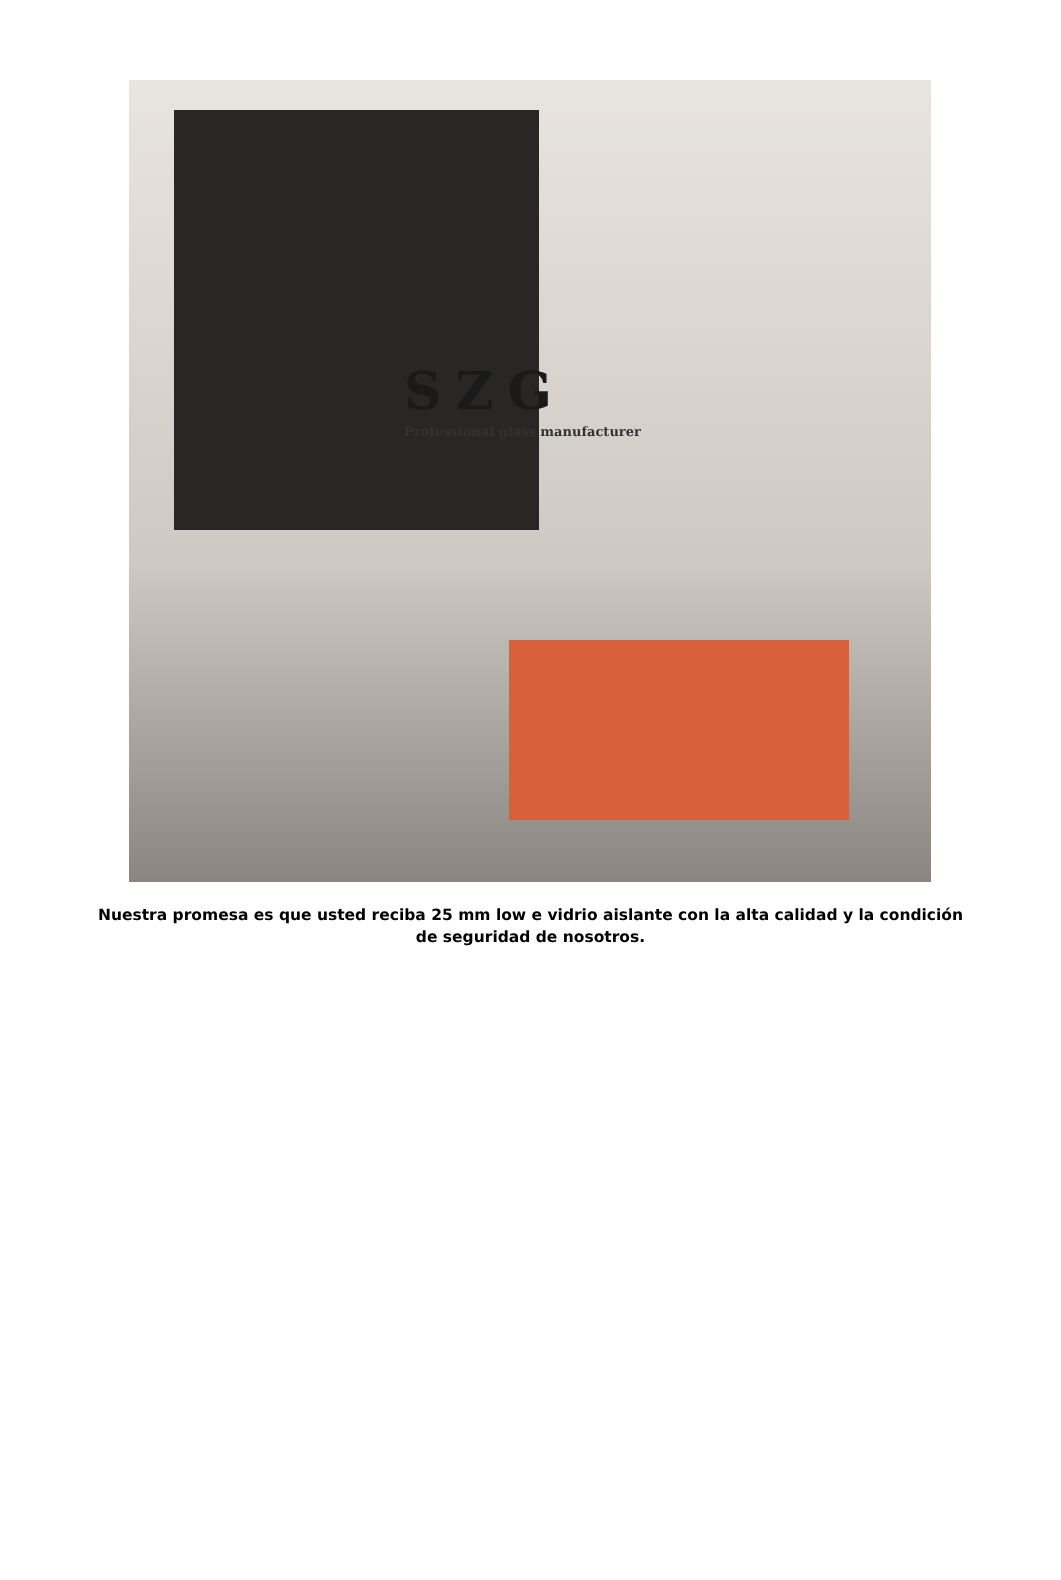SZG
Professional glass manufacturer
Nuestra promesa es que usted reciba 25 mm low e vidrio aislante con la alta calidad y la condición de seguridad de nosotros.